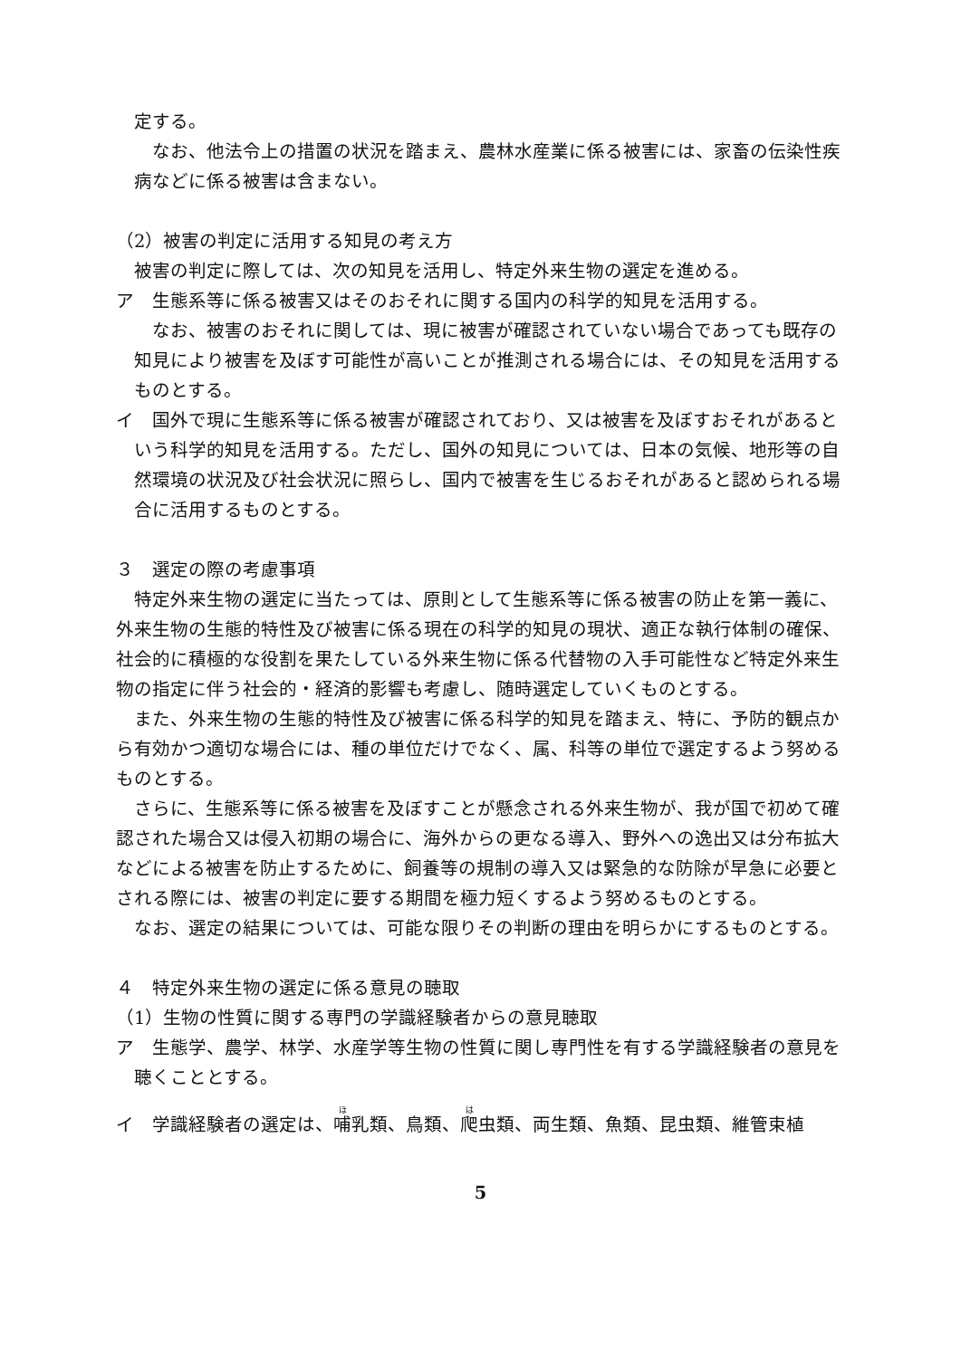定する。
なお、他法令上の措置の状況を踏まえ、農林水産業に係る被害には、家畜の伝染性疾病などに係る被害は含まない。
（2）被害の判定に活用する知見の考え方
被害の判定に際しては、次の知見を活用し、特定外来生物の選定を進める。
ア　生態系等に係る被害又はそのおそれに関する国内の科学的知見を活用する。
なお、被害のおそれに関しては、現に被害が確認されていない場合であっても既存の知見により被害を及ぼす可能性が高いことが推測される場合には、その知見を活用するものとする。
イ　国外で現に生態系等に係る被害が確認されており、又は被害を及ぼすおそれがあるという科学的知見を活用する。ただし、国外の知見については、日本の気候、地形等の自然環境の状況及び社会状況に照らし、国内で被害を生じるおそれがあると認められる場合に活用するものとする。
３　選定の際の考慮事項
特定外来生物の選定に当たっては、原則として生態系等に係る被害の防止を第一義に、外来生物の生態的特性及び被害に係る現在の科学的知見の現状、適正な執行体制の確保、社会的に積極的な役割を果たしている外来生物に係る代替物の入手可能性など特定外来生物の指定に伴う社会的・経済的影響も考慮し、随時選定していくものとする。
また、外来生物の生態的特性及び被害に係る科学的知見を踏まえ、特に、予防的観点から有効かつ適切な場合には、種の単位だけでなく、属、科等の単位で選定するよう努めるものとする。
さらに、生態系等に係る被害を及ぼすことが懸念される外来生物が、我が国で初めて確認された場合又は侵入初期の場合に、海外からの更なる導入、野外への逸出又は分布拡大などによる被害を防止するために、飼養等の規制の導入又は緊急的な防除が早急に必要とされる際には、被害の判定に要する期間を極力短くするよう努めるものとする。
なお、選定の結果については、可能な限りその判断の理由を明らかにするものとする。
４　特定外来生物の選定に係る意見の聴取
（1）生物の性質に関する専門の学識経験者からの意見聴取
ア　生態学、農学、林学、水産学等生物の性質に関し専門性を有する学識経験者の意見を聴くこととする。
イ　学識経験者の選定は、哺乳類、鳥類、爬虫類、両生類、魚類、昆虫類、維管束植
5